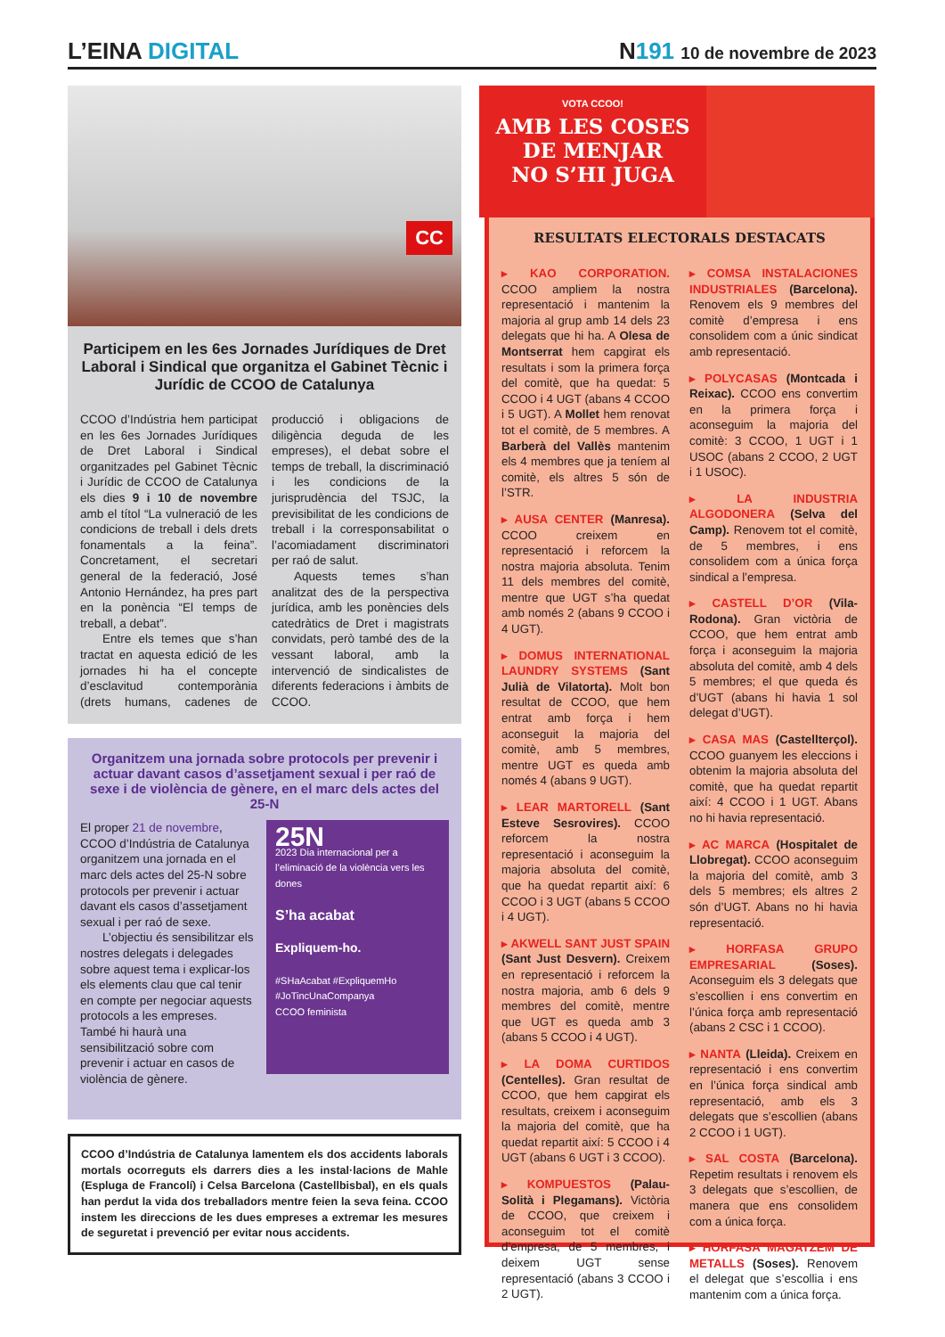L’EINA DIGITAL
N191 10 de novembre de 2023
CC
Participem en les 6es Jornades Jurídiques de Dret Laboral i Sindical que organitza el Gabinet Tècnic i Jurídic de CCOO de Catalunya
CCOO d’Indústria hem participat en les 6es Jornades Jurídiques de Dret Laboral i Sindical organitzades pel Gabinet Tècnic i Jurídic de CCOO de Catalunya els dies 9 i 10 de novembre amb el títol “La vulneració de les condicions de treball i dels drets fonamentals a la feina”. Concretament, el secretari general de la federació, José Antonio Hernández, ha pres part en la ponència “El temps de treball, a debat”.
Entre els temes que s’han tractat en aquesta edició de les jornades hi ha el concepte d’esclavitud contemporània (drets humans, cadenes de producció i obligacions de diligència deguda de les empreses), el debat sobre el temps de treball, la discriminació i les condicions de la jurisprudència del TSJC, la previsibilitat de les condicions de treball i la corresponsabilitat o l’acomiadament discriminatori per raó de salut.
Aquests temes s’han analitzat des de la perspectiva jurídica, amb les ponències dels catedràtics de Dret i magistrats convidats, però també des de la vessant laboral, amb la intervenció de sindicalistes de diferents federacions i àmbits de CCOO.
Organitzem una jornada sobre protocols per prevenir i actuar davant casos d’assetjament sexual i per raó de sexe i de violència de gènere, en el marc dels actes del 25-N
El proper 21 de novembre, CCOO d’Indústria de Catalunya organitzem una jornada en el marc dels actes del 25-N sobre protocols per prevenir i actuar davant els casos d’assetjament sexual i per raó de sexe.
L’objectiu és sensibilitzar els nostres delegats i delegades sobre aquest tema i explicar-los els elements clau que cal tenir en compte per negociar aquests protocols a les empreses. També hi haurà una sensibilització sobre com prevenir i actuar en casos de violència de gènere.
25N
2023 Dia internacional per a l’eliminació de la violència vers les dones
S’ha acabat
Expliquem-ho.
#SHaAcabat #ExpliquemHo #JoTincUnaCompanya
CCOO feminista
CCOO d’Indústria de Catalunya lamentem els dos accidents laborals mortals ocorreguts els darrers dies a les instal·lacions de Mahle (Espluga de Francolí) i Celsa Barcelona (Castellbisbal), en els quals han perdut la vida dos treballadors mentre feien la seva feina. CCOO instem les direccions de les dues empreses a extremar les mesures de seguretat i prevenció per evitar nous accidents.
VOTA CCOO!
AMB LES COSES
DE MENJAR
NO S’HI JUGA
RESULTATS ELECTORALS DESTACATS
▸ KAO CORPORATION. CCOO ampliem la nostra representació i mantenim la majoria al grup amb 14 dels 23 delegats que hi ha. A Olesa de Montserrat hem capgirat els resultats i som la primera força del comitè, que ha quedat: 5 CCOO i 4 UGT (abans 4 CCOO i 5 UGT). A Mollet hem renovat tot el comitè, de 5 membres. A Barberà del Vallès mantenim els 4 membres que ja teníem al comitè, els altres 5 són de l’STR.
▸ AUSA CENTER (Manresa). CCOO creixem en representació i reforcem la nostra majoria absoluta. Tenim 11 dels membres del comitè, mentre que UGT s’ha quedat amb només 2 (abans 9 CCOO i 4 UGT).
▸ DOMUS INTERNATIONAL LAUNDRY SYSTEMS (Sant Julià de Vilatorta). Molt bon resultat de CCOO, que hem entrat amb força i hem aconseguit la majoria del comitè, amb 5 membres, mentre UGT es queda amb només 4 (abans 9 UGT).
▸ LEAR MARTORELL (Sant Esteve Sesrovires). CCOO reforcem la nostra representació i aconseguim la majoria absoluta del comitè, que ha quedat repartit així: 6 CCOO i 3 UGT (abans 5 CCOO i 4 UGT).
▸ AKWELL SANT JUST SPAIN (Sant Just Desvern). Creixem en representació i reforcem la nostra majoria, amb 6 dels 9 membres del comitè, mentre que UGT es queda amb 3 (abans 5 CCOO i 4 UGT).
▸ LA DOMA CURTIDOS (Centelles). Gran resultat de CCOO, que hem capgirat els resultats, creixem i aconseguim la majoria del comitè, que ha quedat repartit així: 5 CCOO i 4 UGT (abans 6 UGT i 3 CCOO).
▸ KOMPUESTOS (Palau-Solità i Plegamans). Victòria de CCOO, que creixem i aconseguim tot el comitè d’empresa, de 5 membres, i deixem UGT sense representació (abans 3 CCOO i 2 UGT).
▸ COMSA INSTALACIONES INDUSTRIALES (Barcelona). Renovem els 9 membres del comitè d’empresa i ens consolidem com a únic sindicat amb representació.
▸ POLYCASAS (Montcada i Reixac). CCOO ens convertim en la primera força i aconseguim la majoria del comitè: 3 CCOO, 1 UGT i 1 USOC (abans 2 CCOO, 2 UGT i 1 USOC).
▸ LA INDUSTRIA ALGODONERA (Selva del Camp). Renovem tot el comitè, de 5 membres, i ens consolidem com a única força sindical a l’empresa.
▸ CASTELL D’OR (Vila-Rodona). Gran victòria de CCOO, que hem entrat amb força i aconseguim la majoria absoluta del comitè, amb 4 dels 5 membres; el que queda és d’UGT (abans hi havia 1 sol delegat d’UGT).
▸ CASA MAS (Castellterçol). CCOO guanyem les eleccions i obtenim la majoria absoluta del comitè, que ha quedat repartit així: 4 CCOO i 1 UGT. Abans no hi havia representació.
▸ AC MARCA (Hospitalet de Llobregat). CCOO aconseguim la majoria del comitè, amb 3 dels 5 membres; els altres 2 són d’UGT. Abans no hi havia representació.
▸ HORFASA GRUPO EMPRESARIAL (Soses). Aconseguim els 3 delegats que s’escollien i ens convertim en l’única força amb representació (abans 2 CSC i 1 CCOO).
▸ NANTA (Lleida). Creixem en representació i ens convertim en l’única força sindical amb representació, amb els 3 delegats que s’escollien (abans 2 CCOO i 1 UGT).
▸ SAL COSTA (Barcelona). Repetim resultats i renovem els 3 delegats que s’escollien, de manera que ens consolidem com a única força.
▸ HORFASA MAGATZEM DE METALLS (Soses). Renovem el delegat que s’escollia i ens mantenim com a única força.